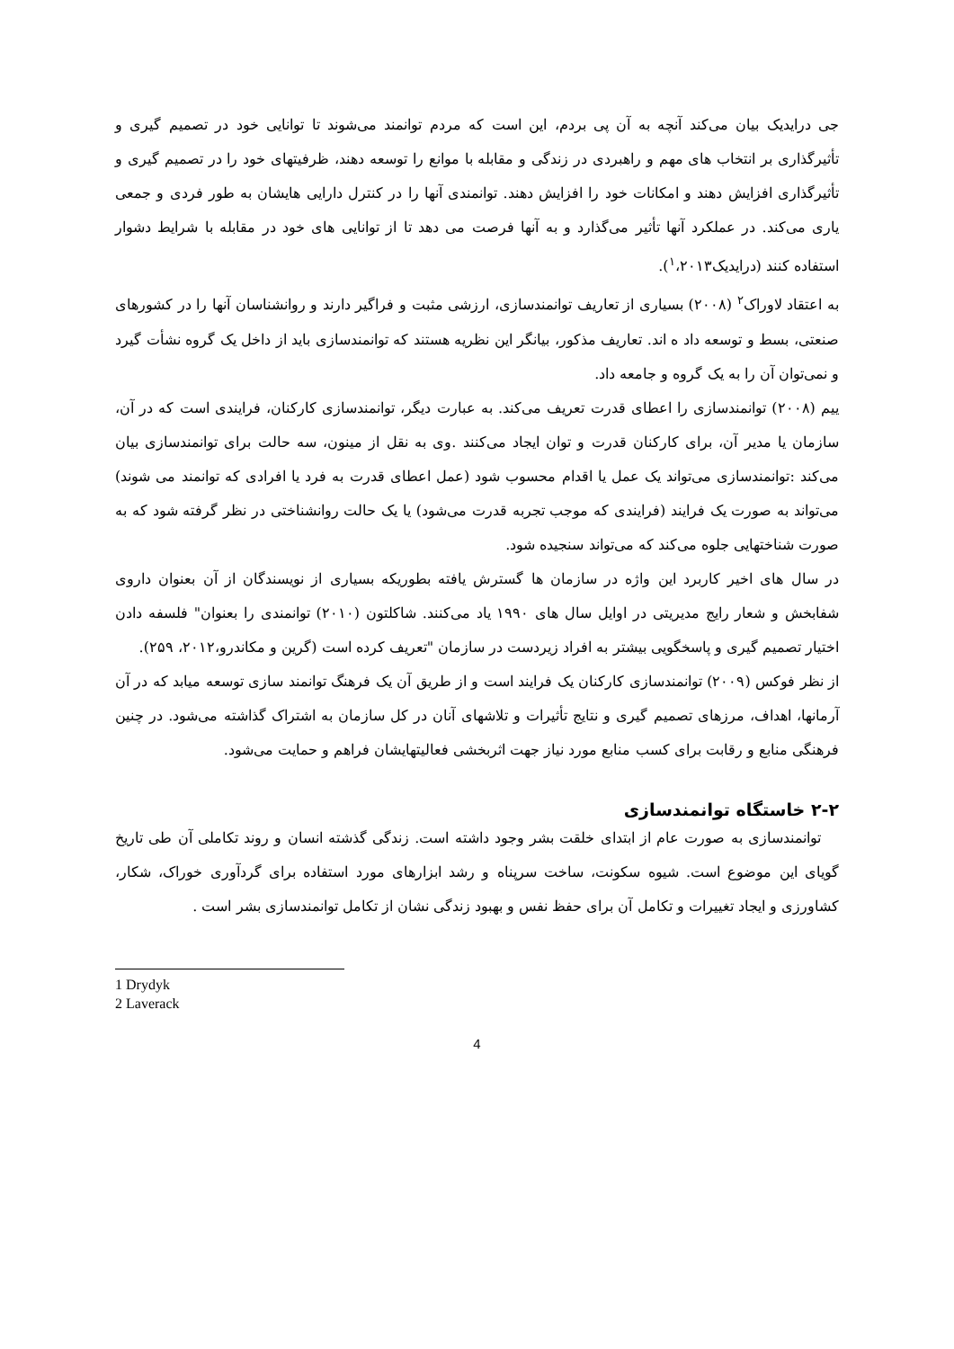جی درایدیک بیان می‌کند آنچه به آن پی بردم، این است که مردم توانمند می‌شوند تا توانایی خود در تصمیم گیری و تأثیرگذاری بر انتخاب های مهم و راهبردی در زندگی و مقابله با موانع را توسعه دهند، ظرفیتهای خود را در تصمیم گیری و تأثیرگذاری افزایش دهند و امکانات خود را افزایش دهند. توانمندی آنها را در کنترل دارایی هایشان به طور فردی و جمعی یاری می‌کند. در عملکرد آنها تأثیر می‌گذارد و به آنها فرصت می دهد تا از توانایی های خود در مقابله با شرایط دشوار استفاده کنند (درایدیک<sup>۱</sup>،۲۰۱۳).
به اعتقاد لاوراک<sup>۲</sup> (۲۰۰۸) بسیاری از تعاریف توانمندسازی، ارزشی مثبت و فراگیر دارند و روانشناسان آنها را در کشورهای صنعتی، بسط و توسعه داد ه اند. تعاریف مذکور، بیانگر این نظریه هستند که توانمندسازی باید از داخل یک گروه نشأت گیرد و نمی‌توان آن را به یک گروه و جامعه داد.
یيم (۲۰۰۸) توانمندسازی را اعطای قدرت تعریف می‌کند. به عبارت دیگر، توانمندسازی کارکنان، فرایندی است که در آن، سازمان یا مدیر آن، برای کارکنان قدرت و توان ایجاد می‌کنند .وی به نقل از مینون، سه حالت برای توانمندسازی بیان می‌کند :توانمندسازی می‌تواند یک عمل یا اقدام محسوب شود (عمل اعطای قدرت به فرد یا افرادی که توانمند می شوند) می‌تواند به صورت یک فرایند (فرایندی که موجب تجربه قدرت می‌شود) یا یک حالت روانشناختی در نظر گرفته شود که به صورت شناختهایی جلوه می‌کند که می‌تواند سنجیده شود.
در سال های اخیر کاربرد این واژه در سازمان ها گسترش یافته بطوریکه بسیاری از نویسندگان از آن بعنوان داروی شفابخش و شعار رایج مدیریتی در اوایل سال های ۱۹۹۰ یاد می‌کنند. شاکلتون (۲۰۱۰) توانمندی را بعنوان" فلسفه دادن اختیار تصمیم گیری و پاسخگویی بیشتر به افراد زیردست در سازمان "تعریف کرده است (گرین و مکاندرو،۲۰۱۲، ۲۵۹).
از نظر فوکس (۲۰۰۹) توانمندسازی کارکنان یک فرایند است و از طریق آن یک فرهنگ توانمند سازی توسعه میابد که در آن آرمانها، اهداف، مرزهای تصمیم گیری و نتایج تأثیرات و تلاشهای آنان در کل سازمان به اشتراک گذاشته می‌شود. در چنین فرهنگی منابع و رقابت برای کسب منابع مورد نیاز جهت اثربخشی فعالیتهایشان فراهم و حمایت می‌شود.
۲-۲ خاستگاه توانمندسازی
توانمندسازی به صورت عام از ابتدای خلقت بشر وجود داشته است. زندگی گذشته انسان و روند تکاملی آن طی تاریخ گویای این موضوع است. شیوه سکونت، ساخت سرپناه و رشد ابزارهای مورد استفاده برای گردآوری خوراک، شکار، کشاورزی و ایجاد تغییرات و تکامل آن برای حفظ نفس و بهبود زندگی نشان از تکامل توانمندسازی بشر است .
1 Drydyk
2 Laverack
4